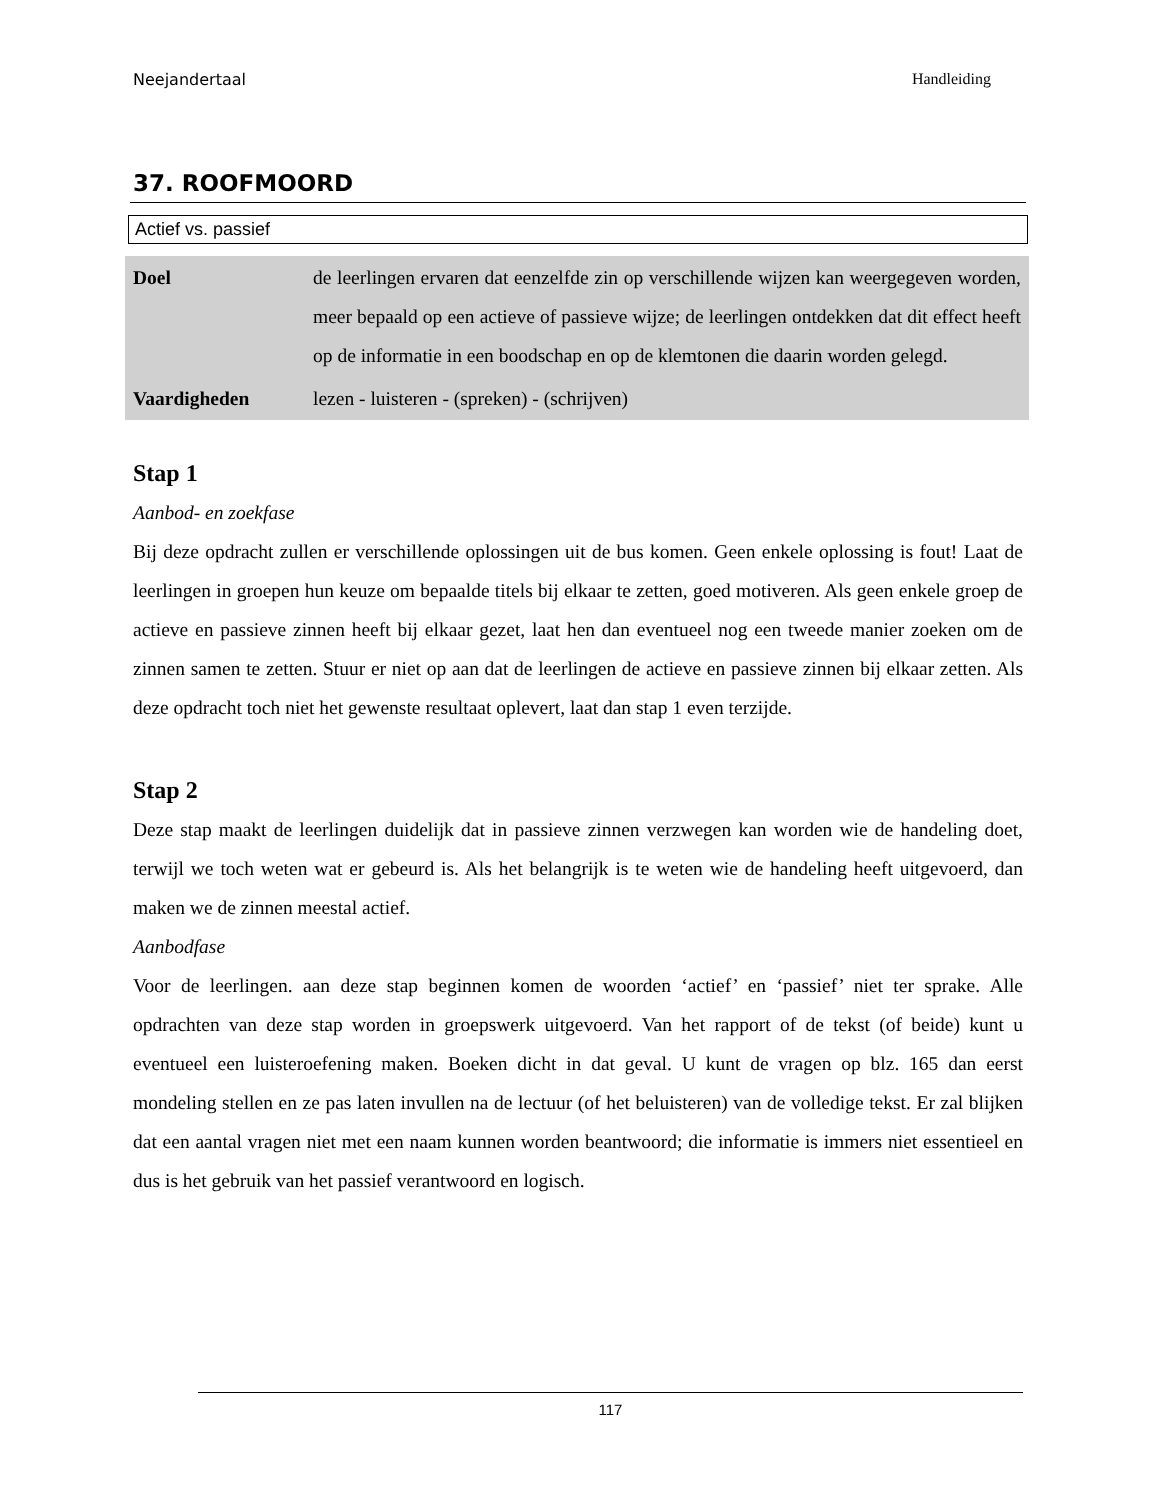Neejandertaal Handleiding
37. ROOFMOORD
Actief vs. passief
| Doel | de leerlingen ervaren dat eenzelfde zin op verschillende wijzen kan weergegeven worden, meer bepaald op een actieve of passieve wijze; de leerlingen ontdekken dat dit effect heeft op de informatie in een boodschap en op de klemtonen die daarin worden gelegd. |
| Vaardigheden | lezen - luisteren - (spreken) - (schrijven) |
Stap 1
Aanbod- en zoekfase
Bij deze opdracht zullen er verschillende oplossingen uit de bus komen. Geen enkele oplossing is fout! Laat de leerlingen in groepen hun keuze om bepaalde titels bij elkaar te zetten, goed motiveren. Als geen enkele groep de actieve en passieve zinnen heeft bij elkaar gezet, laat hen dan eventueel nog een tweede manier zoeken om de zinnen samen te zetten. Stuur er niet op aan dat de leerlingen de actieve en passieve zinnen bij elkaar zetten. Als deze opdracht toch niet het gewenste resultaat oplevert, laat dan stap 1 even terzijde.
Stap 2
Deze stap maakt de leerlingen duidelijk dat in passieve zinnen verzwegen kan worden wie de handeling doet, terwijl we toch weten wat er gebeurd is. Als het belangrijk is te weten wie de handeling heeft uitgevoerd, dan maken we de zinnen meestal actief.
Aanbodfase
Voor de leerlingen. aan deze stap beginnen komen de woorden ‘actief’ en ‘passief’ niet ter sprake. Alle opdrachten van deze stap worden in groepswerk uitgevoerd. Van het rapport of de tekst (of beide) kunt u eventueel een luisteroefening maken. Boeken dicht in dat geval. U kunt de vragen op blz. 165 dan eerst mondeling stellen en ze pas laten invullen na de lectuur (of het beluisteren) van de volledige tekst. Er zal blijken dat een aantal vragen niet met een naam kunnen worden beantwoord; die informatie is immers niet essentieel en dus is het gebruik van het passief verantwoord en logisch.
117